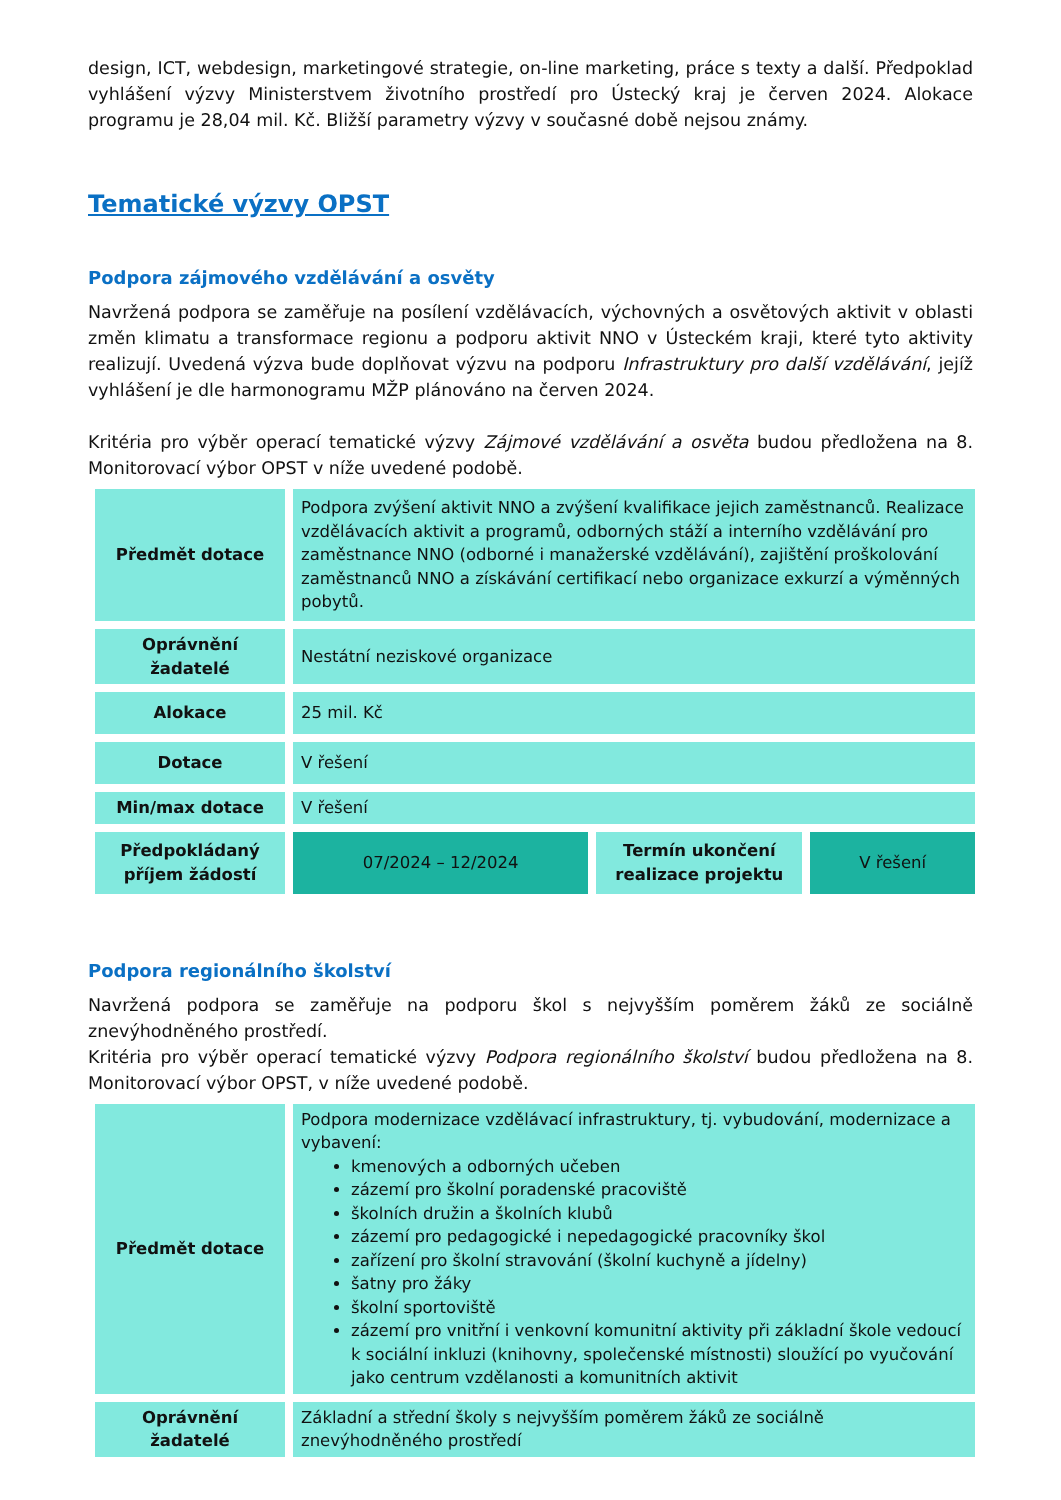design, ICT, webdesign, marketingové strategie, on-line marketing, práce s texty a další. Předpoklad vyhlášení výzvy Ministerstvem životního prostředí pro Ústecký kraj je červen 2024. Alokace programu je 28,04 mil. Kč. Bližší parametry výzvy v současné době nejsou známy.
Tematické výzvy OPST
Podpora zájmového vzdělávání a osvěty
Navržená podpora se zaměřuje na posílení vzdělávacích, výchovných a osvětových aktivit v oblasti změn klimatu a transformace regionu a podporu aktivit NNO v Ústeckém kraji, které tyto aktivity realizují. Uvedená výzva bude doplňovat výzvu na podporu Infrastruktury pro další vzdělávání, jejíž vyhlášení je dle harmonogramu MŽP plánováno na červen 2024.
Kritéria pro výběr operací tematické výzvy Zájmové vzdělávání a osvěta budou předložena na 8. Monitorovací výbor OPST v níže uvedené podobě.
| Předmět dotace | Podpora zvýšení aktivit NNO a zvýšení kvalifikace jejich zaměstnanců. Realizace vzdělávacích aktivit a programů, odborných stáží a interního vzdělávání pro zaměstnance NNO (odborné i manažerské vzdělávání), zajištění proškolování zaměstnanců NNO a získávání certifikací nebo organizace exkurzí a výměnných pobytů. | | |
| Oprávnění žadatelé | Nestátní neziskové organizace | | |
| Alokace | 25 mil. Kč | | |
| Dotace | V řešení | | |
| Min/max dotace | V řešení | | |
| Předpokládaný příjem žádostí | 07/2024 – 12/2024 | Termín ukončení realizace projektu | V řešení |
Podpora regionálního školství
Navržená podpora se zaměřuje na podporu škol s nejvyšším poměrem žáků ze sociálně znevýhodněného prostředí.
Kritéria pro výběr operací tematické výzvy Podpora regionálního školství budou předložena na 8. Monitorovací výbor OPST, v níže uvedené podobě.
| Předmět dotace | Podpora modernizace vzdělávací infrastruktury, tj. vybudování, modernizace a vybavení: kmenových a odborných učeben zázemí pro školní poradenské pracoviště školních družin a školních klubů zázemí pro pedagogické i nepedagogické pracovníky škol zařízení pro školní stravování (školní kuchyně a jídelny) šatny pro žáky školní sportoviště zázemí pro vnitřní i venkovní komunitní aktivity při základní škole vedoucí k sociální inkluzi (knihovny, společenské místnosti) sloužící po vyučování jako centrum vzdělanosti a komunitních aktivit |
| Oprávnění žadatelé | Základní a střední školy s nejvyšším poměrem žáků ze sociálně znevýhodněného prostředí |